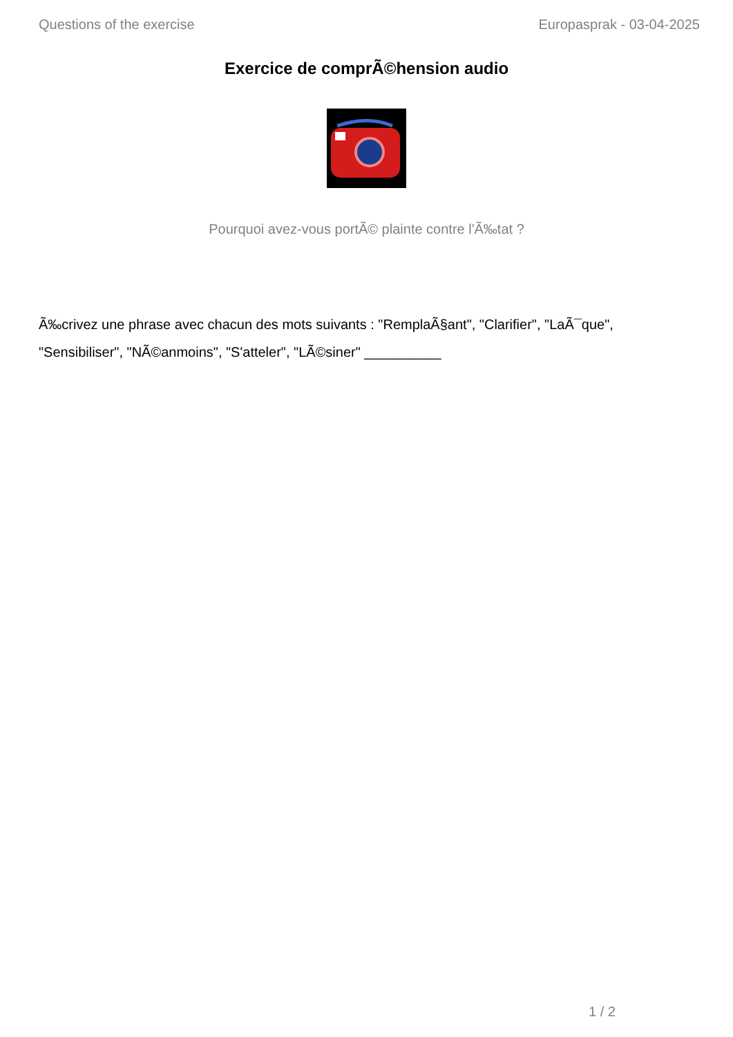Questions of the exercise Europasprak - 03-04-2025
Exercice de comprÃ©hension audio
Pourquoi avez-vous portÃ© plainte contre l'Ã‰tat ?
Ã‰crivez une phrase avec chacun des mots suivants : "RemplaÃ§ant", "Clarifier", "LaÃ¯que", "Sensibiliser", "NÃ©anmoins", "S'atteler", "LÃ©siner" __________
1 / 2